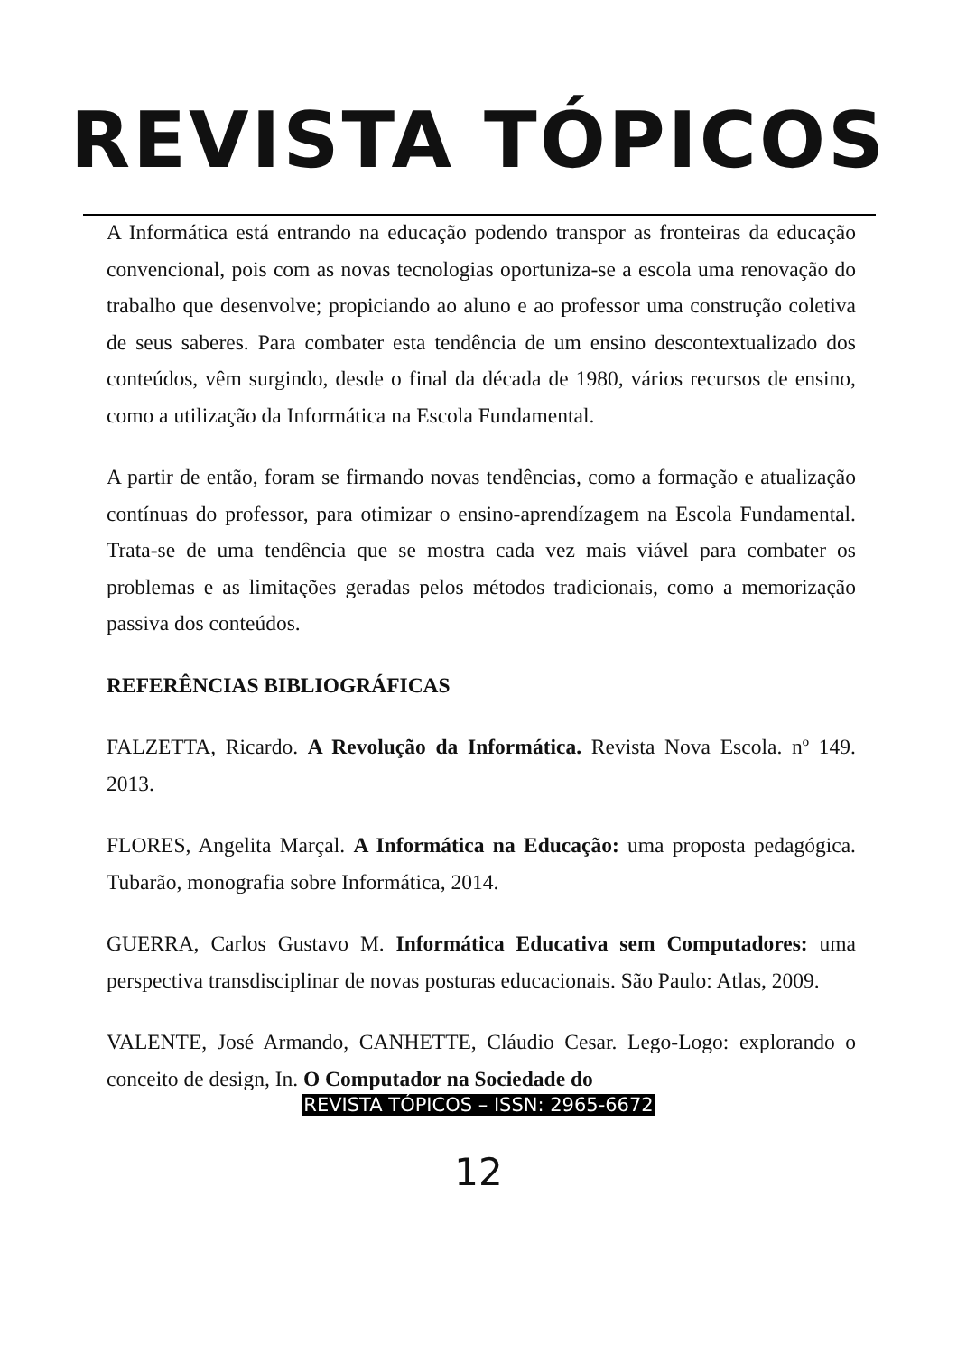REVISTA TÓPICOS
A Informática está entrando na educação podendo transpor as fronteiras da educação convencional, pois com as novas tecnologias oportuniza-se a escola uma renovação do trabalho que desenvolve; propiciando ao aluno e ao professor uma construção coletiva de seus saberes. Para combater esta tendência de um ensino descontextualizado dos conteúdos, vêm surgindo, desde o final da década de 1980, vários recursos de ensino, como a utilização da Informática na Escola Fundamental.
A partir de então, foram se firmando novas tendências, como a formação e atualização contínuas do professor, para otimizar o ensino-aprendízagem na Escola Fundamental. Trata-se de uma tendência que se mostra cada vez mais viável para combater os problemas e as limitações geradas pelos métodos tradicionais, como a memorização passiva dos conteúdos.
REFERÊNCIAS BIBLIOGRÁFICAS
FALZETTA, Ricardo. A Revolução da Informática. Revista Nova Escola. nº 149. 2013.
FLORES, Angelita Marçal. A Informática na Educação: uma proposta pedagógica. Tubarão, monografia sobre Informática, 2014.
GUERRA, Carlos Gustavo M. Informática Educativa sem Computadores: uma perspectiva transdisciplinar de novas posturas educacionais. São Paulo: Atlas, 2009.
VALENTE, José Armando, CANHETTE, Cláudio Cesar. Lego-Logo: explorando o conceito de design, In. O Computador na Sociedade do
REVISTA TÓPICOS – ISSN: 2965-6672
12